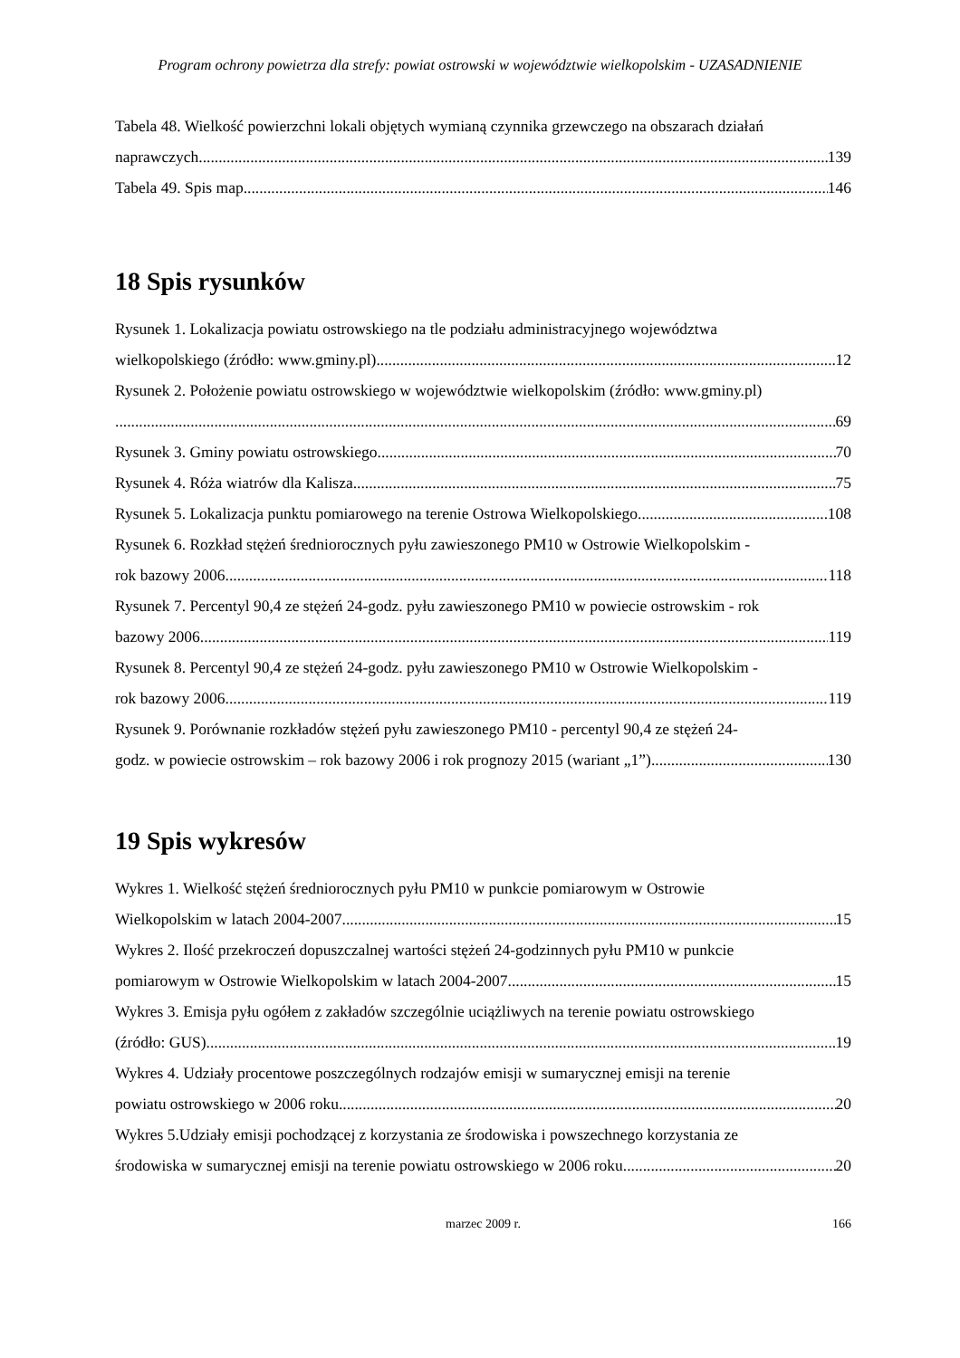Program ochrony powietrza dla strefy: powiat ostrowski w województwie wielkopolskim - UZASADNIENIE
Tabela 48. Wielkość powierzchni lokali objętych wymianą czynnika grzewczego na obszarach działań
naprawczych. 139
Tabela 49. Spis map 146
18 Spis rysunków
Rysunek 1. Lokalizacja powiatu ostrowskiego na tle podziału administracyjnego województwa
wielkopolskiego (źródło: www.gminy.pl) 12
Rysunek 2. Położenie powiatu ostrowskiego w województwie wielkopolskim (źródło: www.gminy.pl)
69
Rysunek 3. Gminy powiatu ostrowskiego. 70
Rysunek 4. Róża wiatrów dla Kalisza. 75
Rysunek 5. Lokalizacja punktu pomiarowego na terenie Ostrowa Wielkopolskiego. 108
Rysunek 6. Rozkład stężeń średniorocznych pyłu zawieszonego PM10 w Ostrowie Wielkopolskim -
rok bazowy 2006. 118
Rysunek 7. Percentyl 90,4 ze stężeń 24-godz. pyłu zawieszonego PM10 w powiecie ostrowskim - rok
bazowy 2006. 119
Rysunek 8. Percentyl 90,4 ze stężeń 24-godz. pyłu zawieszonego PM10 w Ostrowie Wielkopolskim -
rok bazowy 2006. 119
Rysunek 9. Porównanie rozkładów stężeń pyłu zawieszonego PM10 - percentyl 90,4 ze stężeń 24-
godz. w powiecie ostrowskim – rok bazowy 2006 i rok prognozy 2015 (wariant „1”). 130
19 Spis wykresów
Wykres 1. Wielkość stężeń średniorocznych pyłu PM10 w punkcie pomiarowym w Ostrowie
Wielkopolskim w latach 2004-2007. 15
Wykres 2. Ilość przekroczeń dopuszczalnej wartości stężeń 24-godzinnych pyłu PM10 w punkcie
pomiarowym w Ostrowie Wielkopolskim w latach 2004-2007. 15
Wykres 3. Emisja pyłu ogółem z zakładów szczególnie uciążliwych na terenie powiatu ostrowskiego
(źródło: GUS). 19
Wykres 4. Udziały procentowe poszczególnych rodzajów emisji w sumarycznej emisji na terenie
powiatu ostrowskiego w 2006 roku. 20
Wykres 5.Udziały emisji pochodzącej z korzystania ze środowiska i powszechnego korzystania ze
środowiska w sumarycznej emisji na terenie powiatu ostrowskiego w 2006 roku. 20
marzec 2009 r.
166